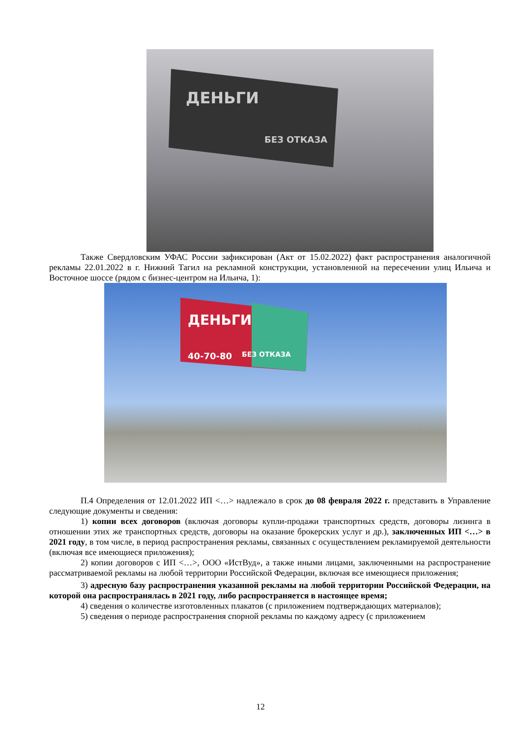ДЕНЬГИ
БЕЗ ОТКАЗА
Также Свердловским УФАС России зафиксирован (Акт от 15.02.2022) факт распространения аналогичной рекламы 22.01.2022 в г. Нижний Тагил на рекламной конструкции, установленной на пересечении улиц Ильича и Восточное шоссе (рядом с бизнес-центром на Ильича, 1):
ДЕНЬГИ
40-70-80
БЕЗ ОТКАЗА
П.4 Определения от 12.01.2022 ИП <…> надлежало в срок до 08 февраля 2022 г. представить в Управление следующие документы и сведения:
1) копии всех договоров (включая договоры купли-продажи транспортных средств, договоры лизинга в отношении этих же транспортных средств, договоры на оказание брокерских услуг и др.), заключенных ИП <…> в 2021 году, в том числе, в период распространения рекламы, связанных с осуществлением рекламируемой деятельности (включая все имеющиеся приложения);
2) копии договоров с ИП <…>, ООО «ИстВуд», а также иными лицами, заключенными на распространение рассматриваемой рекламы на любой территории Российской Федерации, включая все имеющиеся приложения;
3) адресную базу распространения указанной рекламы на любой территории Российской Федерации, на которой она распространялась в 2021 году, либо распространяется в настоящее время;
4) сведения о количестве изготовленных плакатов (с приложением подтверждающих материалов);
5) сведения о периоде распространения спорной рекламы по каждому адресу (с приложением
12